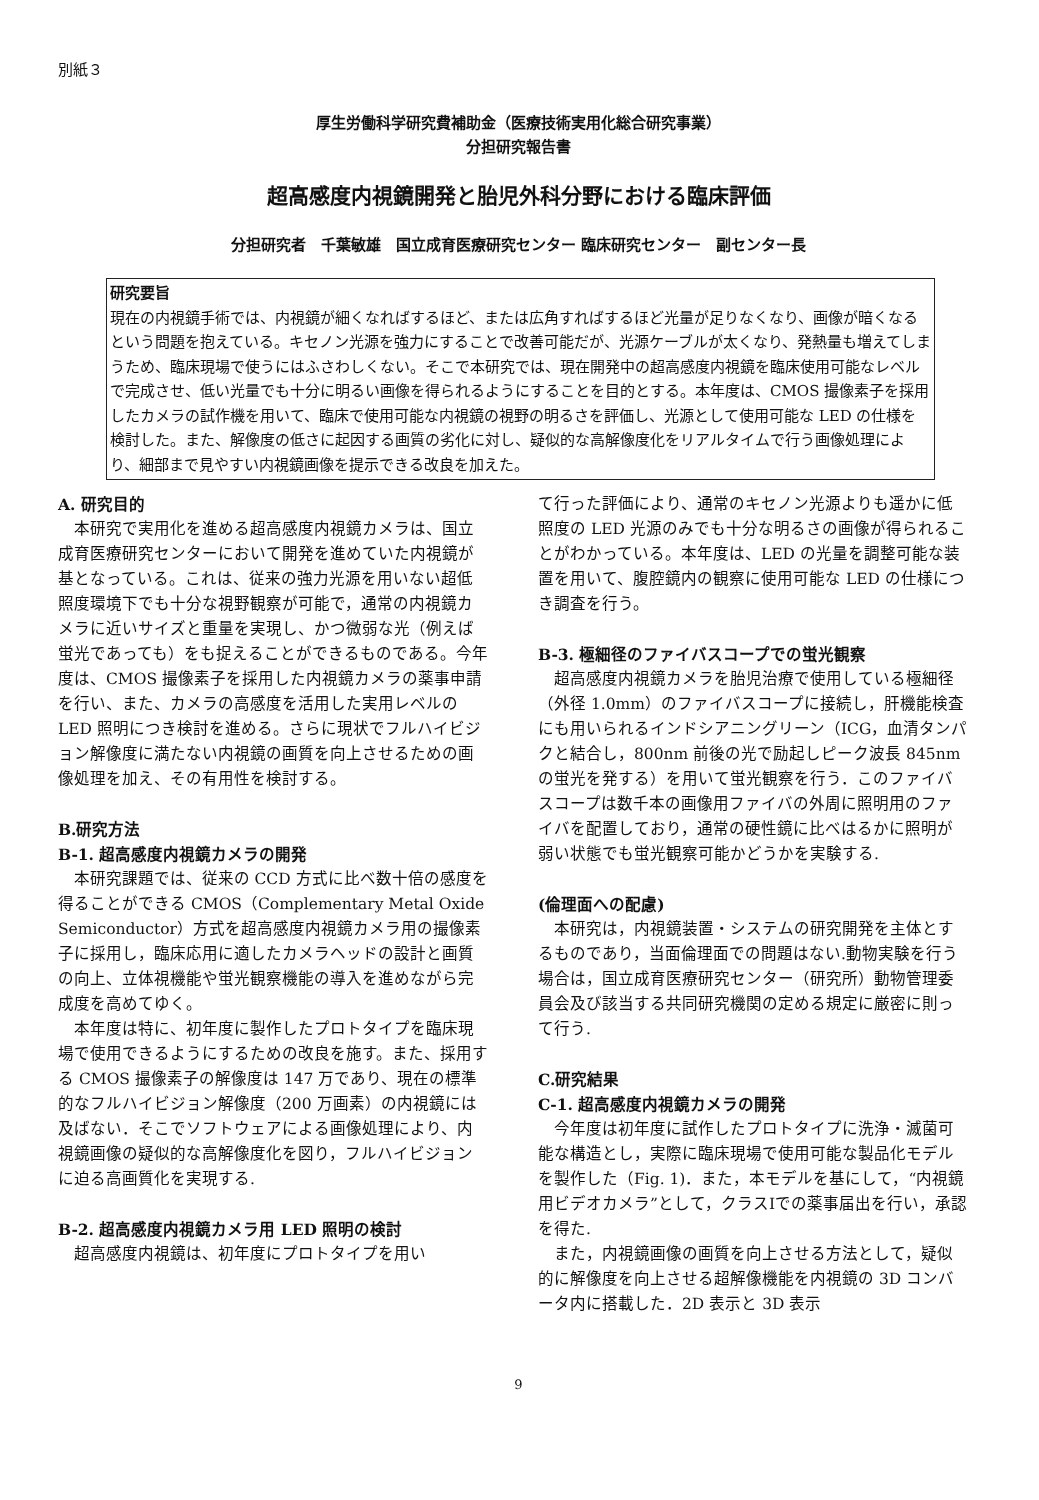別紙３
厚生労働科学研究費補助金（医療技術実用化総合研究事業）
分担研究報告書
超高感度内視鏡開発と胎児外科分野における臨床評価
分担研究者　千葉敏雄　国立成育医療研究センター 臨床研究センター　副センター長
研究要旨
現在の内視鏡手術では、内視鏡が細くなればするほど、または広角すればするほど光量が足りなくなり、画像が暗くなるという問題を抱えている。キセノン光源を強力にすることで改善可能だが、光源ケーブルが太くなり、発熱量も増えてしまうため、臨床現場で使うにはふさわしくない。そこで本研究では、現在開発中の超高感度内視鏡を臨床使用可能なレベルで完成させ、低い光量でも十分に明るい画像を得られるようにすることを目的とする。本年度は、CMOS 撮像素子を採用したカメラの試作機を用いて、臨床で使用可能な内視鏡の視野の明るさを評価し、光源として使用可能な LED の仕様を検討した。また、解像度の低さに起因する画質の劣化に対し、疑似的な高解像度化をリアルタイムで行う画像処理により、細部まで見やすい内視鏡画像を提示できる改良を加えた。
A. 研究目的
本研究で実用化を進める超高感度内視鏡カメラは、国立成育医療研究センターにおいて開発を進めていた内視鏡が基となっている。これは、従来の強力光源を用いない超低照度環境下でも十分な視野観察が可能で，通常の内視鏡カメラに近いサイズと重量を実現し、かつ微弱な光（例えば蛍光であっても）をも捉えることができるものである。今年度は、CMOS 撮像素子を採用した内視鏡カメラの薬事申請を行い、また、カメラの高感度を活用した実用レベルの LED 照明につき検討を進める。さらに現状でフルハイビジョン解像度に満たない内視鏡の画質を向上させるための画像処理を加え、その有用性を検討する。
B.研究方法
B-1. 超高感度内視鏡カメラの開発
本研究課題では、従来の CCD 方式に比べ数十倍の感度を得ることができる CMOS（Complementary Metal Oxide Semiconductor）方式を超高感度内視鏡カメラ用の撮像素子に採用し，臨床応用に適したカメラヘッドの設計と画質の向上、立体視機能や蛍光観察機能の導入を進めながら完成度を高めてゆく。
本年度は特に、初年度に製作したプロトタイプを臨床現場で使用できるようにするための改良を施す。また、採用する CMOS 撮像素子の解像度は 147 万であり、現在の標準的なフルハイビジョン解像度（200 万画素）の内視鏡には及ばない．そこでソフトウェアによる画像処理により、内視鏡画像の疑似的な高解像度化を図り，フルハイビジョンに迫る高画質化を実現する.
B-2. 超高感度内視鏡カメラ用 LED 照明の検討
超高感度内視鏡は、初年度にプロトタイプを用い
て行った評価により、通常のキセノン光源よりも遥かに低照度の LED 光源のみでも十分な明るさの画像が得られることがわかっている。本年度は、LED の光量を調整可能な装置を用いて、腹腔鏡内の観察に使用可能な LED の仕様につき調査を行う。
B-3. 極細径のファイバスコープでの蛍光観察
超高感度内視鏡カメラを胎児治療で使用している極細径（外径 1.0mm）のファイバスコープに接続し，肝機能検査にも用いられるインドシアニングリーン（ICG，血清タンパクと結合し，800nm 前後の光で励起しピーク波長 845nm の蛍光を発する）を用いて蛍光観察を行う．このファイバスコープは数千本の画像用ファイバの外周に照明用のファイバを配置しており，通常の硬性鏡に比べはるかに照明が弱い状態でも蛍光観察可能かどうかを実験する.
(倫理面への配慮)
本研究は，内視鏡装置・システムの研究開発を主体とするものであり，当面倫理面での問題はない.動物実験を行う場合は，国立成育医療研究センター（研究所）動物管理委員会及び該当する共同研究機関の定める規定に厳密に則って行う.
C.研究結果
C-1. 超高感度内視鏡カメラの開発
今年度は初年度に試作したプロトタイプに洗浄・滅菌可能な構造とし，実際に臨床現場で使用可能な製品化モデルを製作した（Fig. 1)．また，本モデルを基にして，“内視鏡用ビデオカメラ”として，クラスⅠでの薬事届出を行い，承認を得た.
また，内視鏡画像の画質を向上させる方法として，疑似的に解像度を向上させる超解像機能を内視鏡の 3D コンバータ内に搭載した．2D 表示と 3D 表示
9